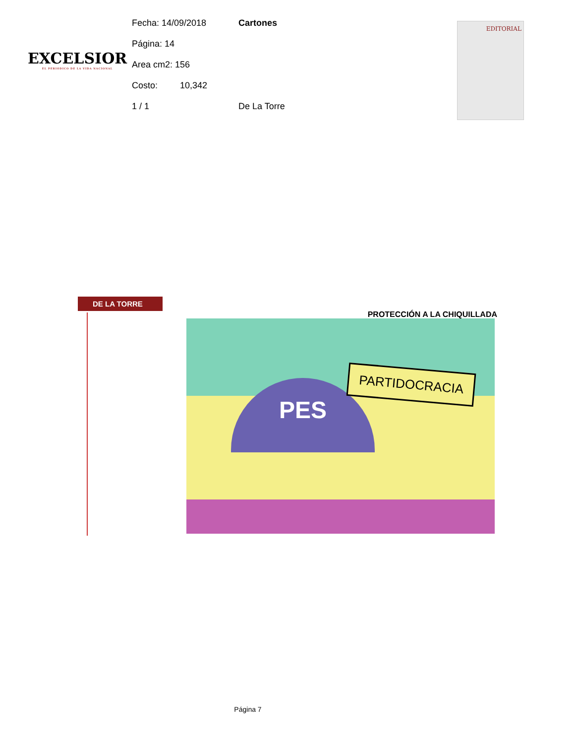EXCELSIOR
EL PERIÓDICO DE LA VIDA NACIONAL
Fecha: 14/09/2018 Cartones
Página: 14
Area cm2: 156
Costo: 10,342
1 / 1 De La Torre
EDITORIAL
DE LA TORRE
PROTECCIÓN A LA CHIQUILLADA
PES
PARTIDOCRACIA
Página 7